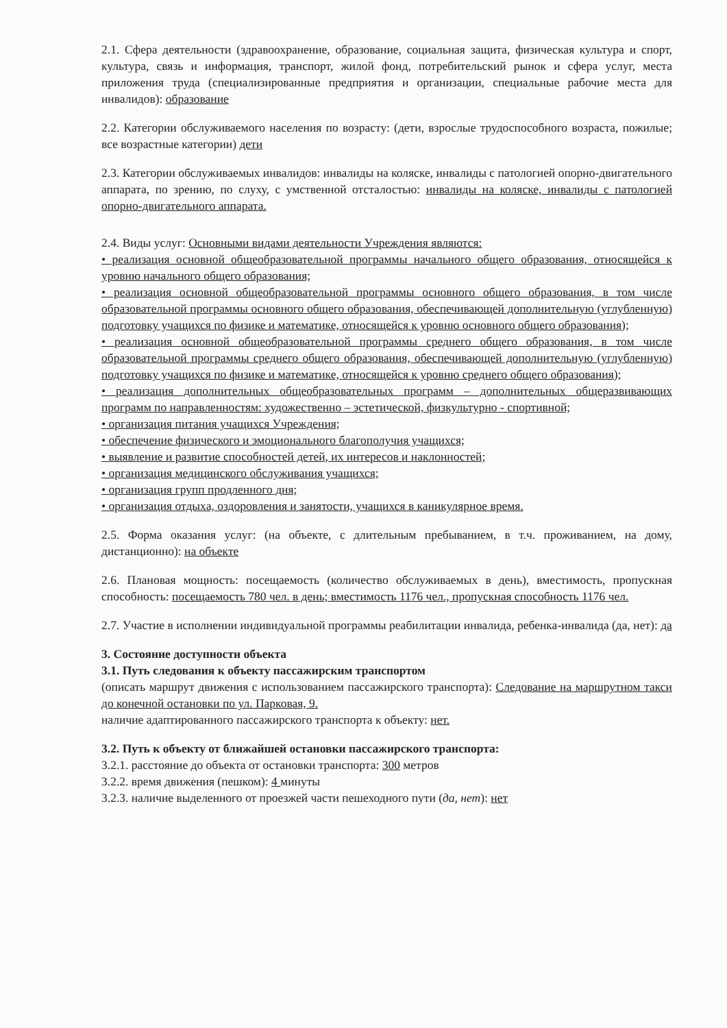2.1. Сфера деятельности (здравоохранение, образование, социальная защита, физическая культура и спорт, культура, связь и информация, транспорт, жилой фонд, потребительский рынок и сфера услуг, места приложения труда (специализированные предприятия и организации, специальные рабочие места для инвалидов): образование
2.2. Категории обслуживаемого населения по возрасту: (дети, взрослые трудоспособного возраста, пожилые; все возрастные категории) дети
2.3. Категории обслуживаемых инвалидов: инвалиды на коляске, инвалиды с патологией опорно-двигательного аппарата, по зрению, по слуху, с умственной отсталостью: инвалиды на коляске, инвалиды с патологией опорно-двигательного аппарата.
2.4. Виды услуг: Основными видами деятельности Учреждения являются:
• реализация основной общеобразовательной программы начального общего образования, относящейся к уровню начального общего образования;
• реализация основной общеобразовательной программы основного общего образования, в том числе образовательной программы основного общего образования, обеспечивающей дополнительную (углубленную) подготовку учащихся по физике и математике, относящейся к уровню основного общего образования);
• реализация основной общеобразовательной программы среднего общего образования, в том числе образовательной программы среднего общего образования, обеспечивающей дополнительную (углубленную) подготовку учащихся по физике и математике, относящейся к уровню среднего общего образования);
• реализация дополнительных общеобразовательных программ – дополнительных общеразвивающих программ по направленностям: художественно – эстетической, физкультурно - спортивной;
• организация питания учащихся Учреждения;
• обеспечение физического и эмоционального благополучия учащихся;
• выявление и развитие способностей детей, их интересов и наклонностей;
• организация медицинского обслуживания учащихся;
• организация групп продленного дня;
• организация отдыха, оздоровления и занятости, учащихся в каникулярное время.
2.5. Форма оказания услуг: (на объекте, с длительным пребыванием, в т.ч. проживанием, на дому, дистанционно): на объекте
2.6. Плановая мощность: посещаемость (количество обслуживаемых в день), вместимость, пропускная способность: посещаемость 780 чел. в день; вместимость 1176 чел., пропускная способность 1176 чел.
2.7. Участие в исполнении индивидуальной программы реабилитации инвалида, ребенка-инвалида (да, нет): да
3. Состояние доступности объекта
3.1. Путь следования к объекту пассажирским транспортом
(описать маршрут движения с использованием пассажирского транспорта): Следование на маршрутном такси до конечной остановки по ул. Парковая, 9.
наличие адаптированного пассажирского транспорта к объекту: нет.
3.2. Путь к объекту от ближайшей остановки пассажирского транспорта:
3.2.1. расстояние до объекта от остановки транспорта: 300 метров
3.2.2. время движения (пешком): 4 минуты
3.2.3. наличие выделенного от проезжей части пешеходного пути (да, нет): нет